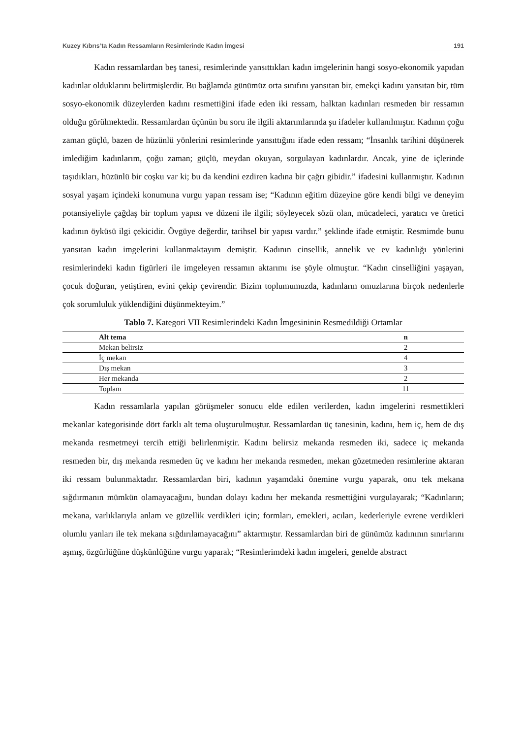Kuzey Kıbrıs’ta Kadın Ressamların Resimlerinde Kadın İmgesi 191
Kadın ressamlardan beş tanesi, resimlerinde yansıttıkları kadın imgelerinin hangi sosyo-ekonomik yapıdan kadınlar olduklarını belirtmişlerdir. Bu bağlamda günümüz orta sınıfını yansıtan bir, emekçi kadını yansıtan bir, tüm sosyo-ekonomik düzeylerden kadını resmettiğini ifade eden iki ressam, halktan kadınları resmeden bir ressamın olduğu görülmektedir. Ressamlardan üçünün bu soru ile ilgili aktarımlarında şu ifadeler kullanılmıştır. Kadının çoğu zaman güçlü, bazen de hüzünlü yönlerini resimlerinde yansıttığını ifade eden ressam; “İnsanlık tarihini düşünerek imlediğim kadınlarım, çoğu zaman; güçlü, meydan okuyan, sorgulayan kadınlardır. Ancak, yine de içlerinde taşıdıkları, hüzünlü bir coşku var ki; bu da kendini ezdiren kadına bir çağrı gibidir.” ifadesini kullanmıştır. Kadının sosyal yaşam içindeki konumuna vurgu yapan ressam ise; “Kadının eğitim düzeyine göre kendi bilgi ve deneyim potansiyeliyle çağdaş bir toplum yapısı ve düzeni ile ilgili; söyleyecek sözü olan, mücadeleci, yaratıcı ve üretici kadının öyküsü ilgi çekicidir. Övgüye değerdir, tarihsel bir yapısı vardır.” şeklinde ifade etmiştir. Resmimde bunu yansıtan kadın imgelerini kullanmaktayım demiştir. Kadının cinsellik, annelik ve ev kadınlığı yönlerini resimlerindeki kadın figürleri ile imgeleyen ressamın aktarımı ise şöyle olmuştur. “Kadın cinselliğini yaşayan, çocuk doğuran, yetiştiren, evini çekip çevirendir. Bizim toplumumuzda, kadınların omuzlarına birçok nedenlerle çok sorumluluk yüklendiğini düşünmekteyim.”
Tablo 7. Kategori VII Resimlerindeki Kadın İmgesininin Resmedildiği Ortamlar
| Alt tema | n |
| --- | --- |
| Mekan belirsiz | 2 |
| İç mekan | 4 |
| Dış mekan | 3 |
| Her mekanda | 2 |
| Toplam | 11 |
Kadın ressamlarla yapılan görüşmeler sonucu elde edilen verilerden, kadın imgelerini resmettikleri mekanlar kategorisinde dört farklı alt tema oluşturulmuştur. Ressamlardan üç tanesinin, kadını, hem iç, hem de dış mekanda resmetmeyi tercih ettiği belirlenmiştir. Kadını belirsiz mekanda resmeden iki, sadece iç mekanda resmeden bir, dış mekanda resmeden üç ve kadını her mekanda resmeden, mekan gözetmeden resimlerine aktaran iki ressam bulunmaktadır. Ressamlardan biri, kadının yaşamdaki önemine vurgu yaparak, onu tek mekana sığdırmanın mümkün olamayacağını, bundan dolayı kadını her mekanda resmettiğini vurgulayarak; “Kadınların; mekana, varlıklarıyla anlam ve güzellik verdikleri için; formları, emekleri, acıları, kederleriyle evrene verdikleri olumlu yanları ile tek mekana sığdırılamayacağını” aktarmıştır. Ressamlardan biri de günümüz kadınının sınırlarını aşmış, özgürlüğüne düşkünlüğüne vurgu yaparak; “Resimlerimdeki kadın imgeleri, genelde abstract